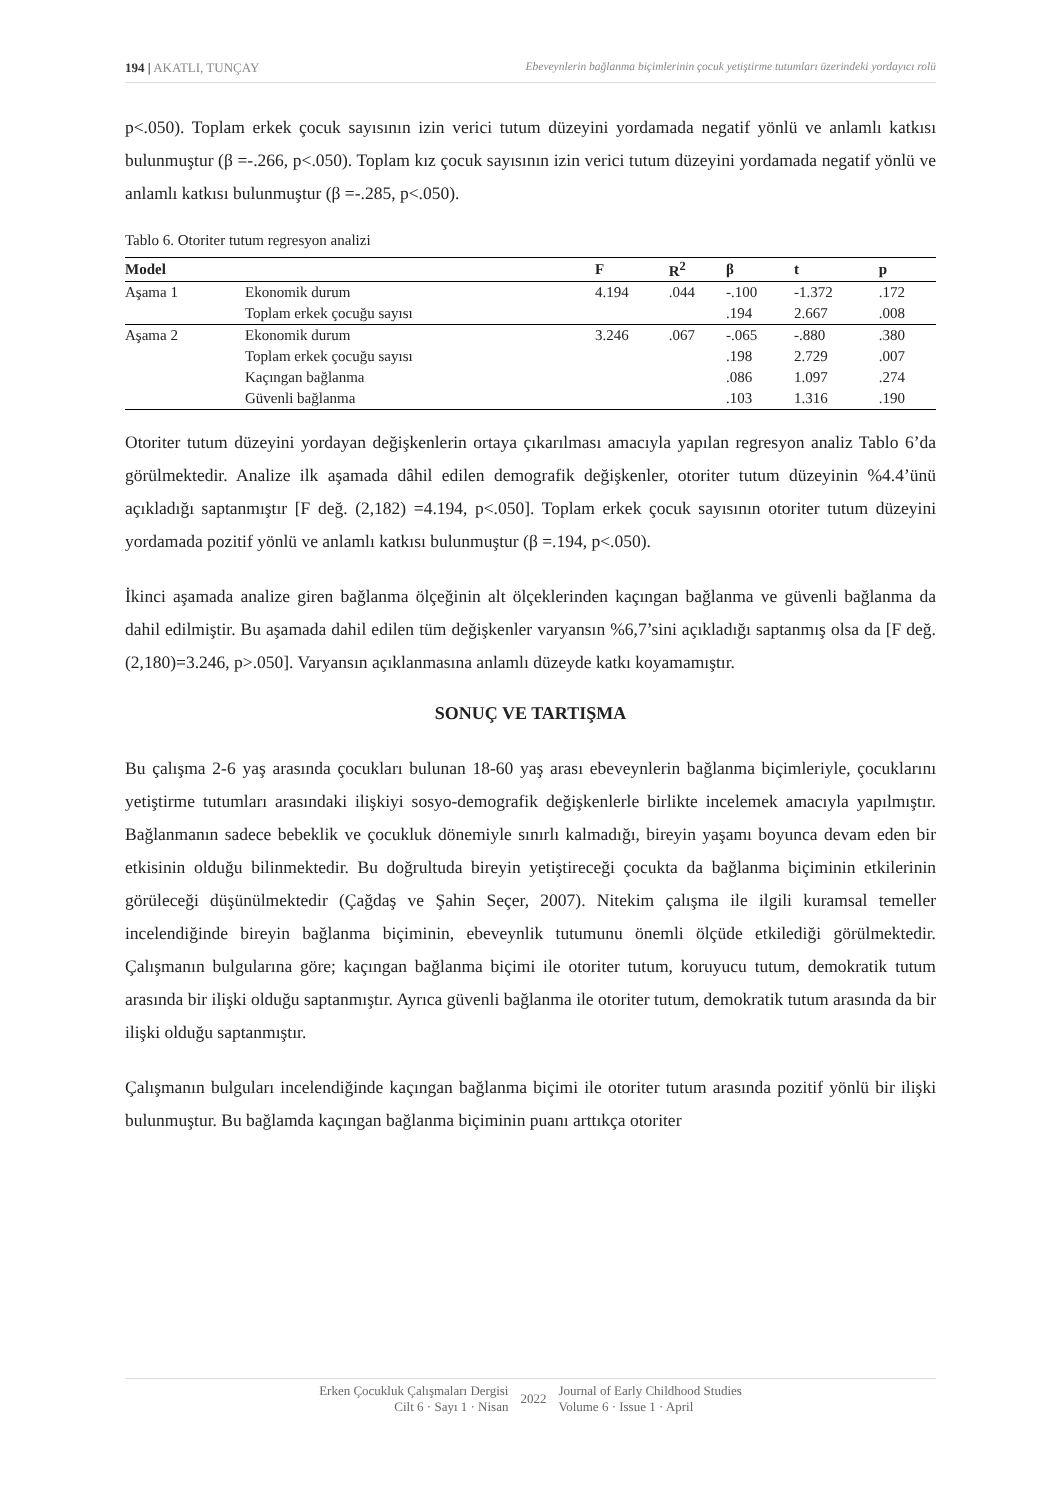194 | AKATLI, TUNÇAY Ebeveynlerin bağlanma biçimlerinin çocuk yetiştirme tutumları üzerindeki yordayıcı rolü
p<.050). Toplam erkek çocuk sayısının izin verici tutum düzeyini yordamada negatif yönlü ve anlamlı katkısı bulunmuştur (β =-.266, p<.050). Toplam kız çocuk sayısının izin verici tutum düzeyini yordamada negatif yönlü ve anlamlı katkısı bulunmuştur (β =-.285, p<.050).
Tablo 6. Otoriter tutum regresyon analizi
| Model | | F | R<sup>2</sup> | β | t | p |
| --- | --- | --- | --- | --- | --- | --- |
| Aşama 1 | Ekonomik durum | 4.194 | .044 | -.100 | -1.372 | .172 |
| | Toplam erkek çocuğu sayısı | | | .194 | 2.667 | .008 |
| Aşama 2 | Ekonomik durum | 3.246 | .067 | -.065 | -.880 | .380 |
| | Toplam erkek çocuğu sayısı | | | .198 | 2.729 | .007 |
| | Kaçıngan bağlanma | | | .086 | 1.097 | .274 |
| | Güvenli bağlanma | | | .103 | 1.316 | .190 |
Otoriter tutum düzeyini yordayan değişkenlerin ortaya çıkarılması amacıyla yapılan regresyon analiz Tablo 6’da görülmektedir. Analize ilk aşamada dâhil edilen demografik değişkenler, otoriter tutum düzeyinin %4.4’ünü açıkladığı saptanmıştır [F değ. (2,182) =4.194, p<.050]. Toplam erkek çocuk sayısının otoriter tutum düzeyini yordamada pozitif yönlü ve anlamlı katkısı bulunmuştur (β =.194, p<.050).
İkinci aşamada analize giren bağlanma ölçeğinin alt ölçeklerinden kaçıngan bağlanma ve güvenli bağlanma da dahil edilmiştir. Bu aşamada dahil edilen tüm değişkenler varyansın %6,7’sini açıkladığı saptanmış olsa da [F değ. (2,180)=3.246, p>.050]. Varyansın açıklanmasına anlamlı düzeyde katkı koyamamıştır.
SONUÇ VE TARTIŞMA
Bu çalışma 2-6 yaş arasında çocukları bulunan 18-60 yaş arası ebeveynlerin bağlanma biçimleriyle, çocuklarını yetiştirme tutumları arasındaki ilişkiyi sosyo-demografik değişkenlerle birlikte incelemek amacıyla yapılmıştır. Bağlanmanın sadece bebeklik ve çocukluk dönemiyle sınırlı kalmadığı, bireyin yaşamı boyunca devam eden bir etkisinin olduğu bilinmektedir. Bu doğrultuda bireyin yetiştireceği çocukta da bağlanma biçiminin etkilerinin görüleceği düşünülmektedir (Çağdaş ve Şahin Seçer, 2007). Nitekim çalışma ile ilgili kuramsal temeller incelendiğinde bireyin bağlanma biçiminin, ebeveynlik tutumunu önemli ölçüde etkilediği görülmektedir. Çalışmanın bulgularına göre; kaçıngan bağlanma biçimi ile otoriter tutum, koruyucu tutum, demokratik tutum arasında bir ilişki olduğu saptanmıştır. Ayrıca güvenli bağlanma ile otoriter tutum, demokratik tutum arasında da bir ilişki olduğu saptanmıştır.
Çalışmanın bulguları incelendiğinde kaçıngan bağlanma biçimi ile otoriter tutum arasında pozitif yönlü bir ilişki bulunmuştur. Bu bağlamda kaçıngan bağlanma biçiminin puanı arttıkça otoriter
Erken Çocukluk Çalışmaları Dergisi
Cilt 6 · Sayı 1 · Nisan
2022 Journal of Early Childhood Studies
Volume 6 · Issue 1 · April